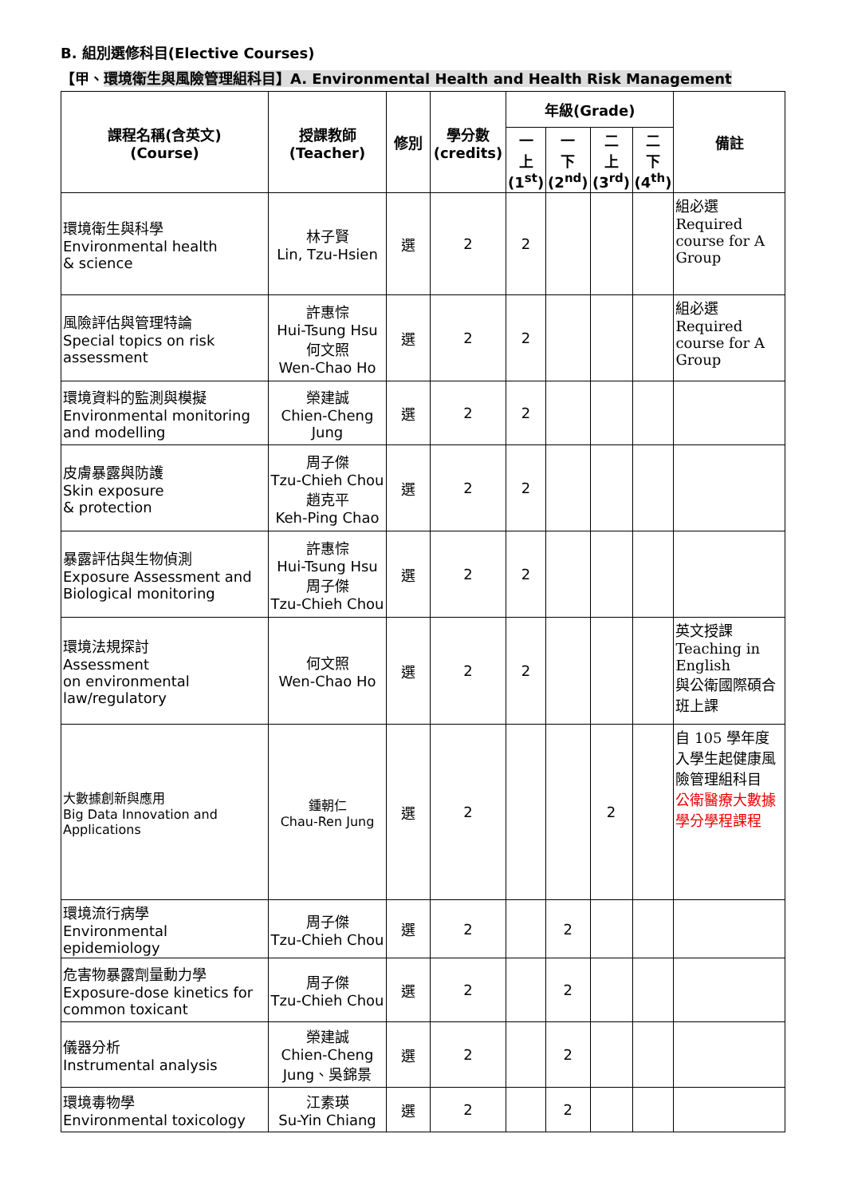B. 組別選修科目(Elective Courses)
【甲、環境衛生與風險管理組科目】A. Environmental Health and Health Risk Management
| 課程名稱(含英文) (Course) | 授課教師 (Teacher) | 修別 | 學分數 (credits) | 年級(Grade) | | | | 備註 |
| --- | --- | --- | --- | --- | --- | --- | --- | --- |
| | | | | 一 上 (1<sup>st</sup>) | 一 下 (2<sup>nd</sup>) | 二 上 (3<sup>rd</sup>) | 二 下 (4<sup>th</sup>) | |
| 環境衛生與科學 Environmental health & science | 林子賢 Lin, Tzu-Hsien | 選 | 2 | 2 | | | | 組必選 Required course for A Group |
| 風險評估與管理特論 Special topics on risk assessment | 許惠悰 Hui-Tsung Hsu 何文照 Wen-Chao Ho | 選 | 2 | 2 | | | | 組必選 Required course for A Group |
| 環境資料的監測與模擬 Environmental monitoring and modelling | 榮建誠 Chien-Cheng Jung | 選 | 2 | 2 | | | | |
| 皮膚暴露與防護 Skin exposure & protection | 周子傑 Tzu-Chieh Chou 趙克平 Keh-Ping Chao | 選 | 2 | 2 | | | | |
| 暴露評估與生物偵測 Exposure Assessment and Biological monitoring | 許惠悰 Hui-Tsung Hsu 周子傑 Tzu-Chieh Chou | 選 | 2 | 2 | | | | |
| 環境法規探討 Assessment on environmental law/regulatory | 何文照 Wen-Chao Ho | 選 | 2 | 2 | | | | 英文授課 Teaching in English 與公衛國際碩合班上課 |
| 大數據創新與應用 Big Data Innovation and Applications | 鍾朝仁 Chau-Ren Jung | 選 | 2 | | | 2 | | 自 105 學年度入學生起健康風險管理組科目 公衛醫療大數據學分學程課程 |
| 環境流行病學 Environmental epidemiology | 周子傑 Tzu-Chieh Chou | 選 | 2 | | 2 | | | |
| 危害物暴露劑量動力學 Exposure-dose kinetics for common toxicant | 周子傑 Tzu-Chieh Chou | 選 | 2 | | 2 | | | |
| 儀器分析 Instrumental analysis | 榮建誠 Chien-Cheng Jung、吳錦景 | 選 | 2 | | 2 | | | |
| 環境毒物學 Environmental toxicology | 江素瑛 Su-Yin Chiang | 選 | 2 | | 2 | | | |